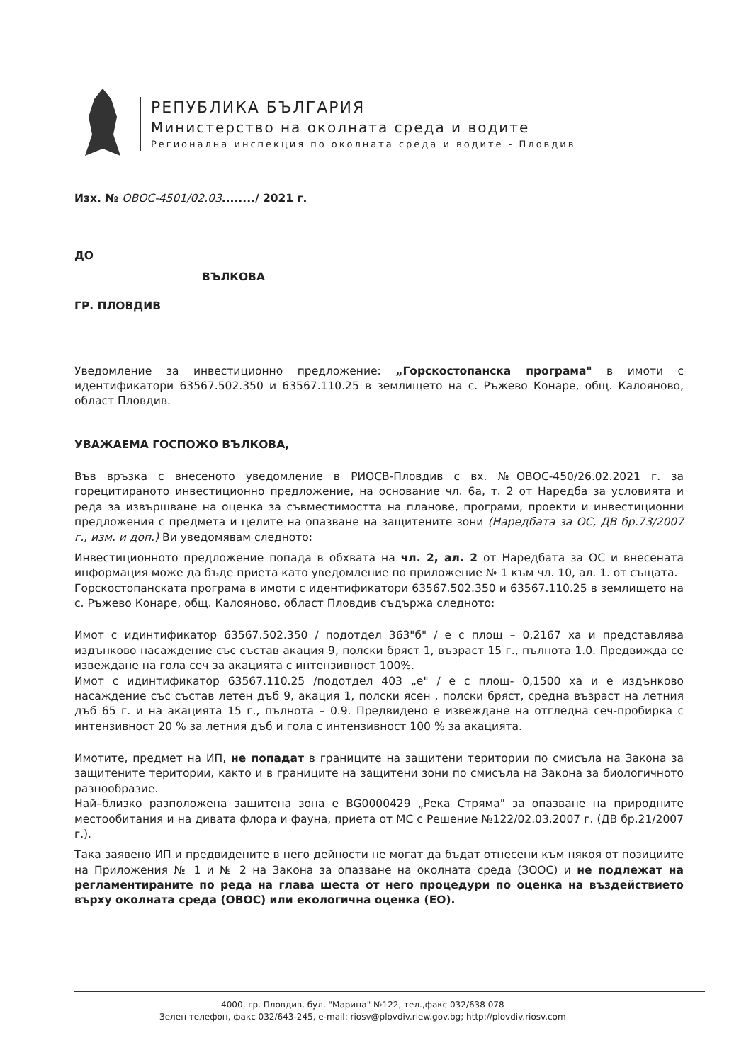РЕПУБЛИКА БЪЛГАРИЯ
Министерство на околната среда и водите
Регионална инспекция по околната среда и водите - Пловдив
Изх. № ОВОС-4501/02.03......../ 2021 г.
ДО
ВЪЛКОВА
ГР. ПЛОВДИВ
Уведомление за инвестиционно предложение: „Горскостопанска програма" в имоти с идентификатори 63567.502.350 и 63567.110.25 в землището на с. Ръжево Конаре, общ. Калояново, област Пловдив.
УВАЖАЕМА ГОСПОЖО ВЪЛКОВА,
Във връзка с внесеното уведомление в РИОСВ-Пловдив с вх. №ОВОС-450/26.02.2021 г. за горецитираното инвестиционно предложение, на основание чл. 6а, т. 2 от Наредба за условията и реда за извършване на оценка за съвместимостта на планове, програми, проекти и инвестиционни предложения с предмета и целите на опазване на защитените зони (Наредбата за ОС, ДВ бр.73/2007 г., изм. и доп.) Ви уведомявам следното:
Инвестиционното предложение попада в обхвата на чл. 2, ал. 2 от Наредбата за ОС и внесената информация може да бъде приета като уведомление по приложение № 1 към чл. 10, ал. 1. от същата.
Горскостопанската програма в имоти с идентификатори 63567.502.350 и 63567.110.25 в землището на с. Ръжево Конаре, общ. Калояново, област Пловдив съдържа следното:
Имот с идинтификатор 63567.502.350 / подотдел 363"б" / е с площ – 0,2167 ха и представлява издънково насаждение със състав акация 9, полски бряст 1, възраст 15 г., пълнота 1.0. Предвижда се извеждане на гола сеч за акацията с интензивност 100%.
Имот с идинтификатор 63567.110.25 /подотдел 403 „е" / е с площ- 0,1500 ха и е издънково насаждение със състав летен дъб 9, акация 1, полски ясен , полски бряст, средна възраст на летния дъб 65 г. и на акацията 15 г., пълнота – 0.9. Предвидено е извеждане на отгледна сеч-пробирка с интензивност 20 % за летния дъб и гола с интензивност 100 % за акацията.
Имотите, предмет на ИП, не попадат в границите на защитени територии по смисъла на Закона за защитените територии, както и в границите на защитени зони по смисъла на Закона за биологичното разнообразие.
Най–близко разположена защитена зона е BG0000429 „Река Стряма" за опазване на природните местообитания и на дивата флора и фауна, приета от МС с Решение №122/02.03.2007 г. (ДВ бр.21/2007 г.).
Така заявено ИП и предвидените в него дейности не могат да бъдат отнесени към някоя от позициите на Приложения № 1 и № 2 на Закона за опазване на околната среда (ЗООС) и не подлежат на регламентираните по реда на глава шеста от него процедури по оценка на въздействието върху околната среда (ОВОС) или екологична оценка (ЕО).
4000, гр. Пловдив, бул. "Марица" №122, тел.,факс 032/638 078
Зелен телефон, факс 032/643-245, e-mail: riosv@plovdiv.riew.gov.bg; http://plovdiv.riosv.com